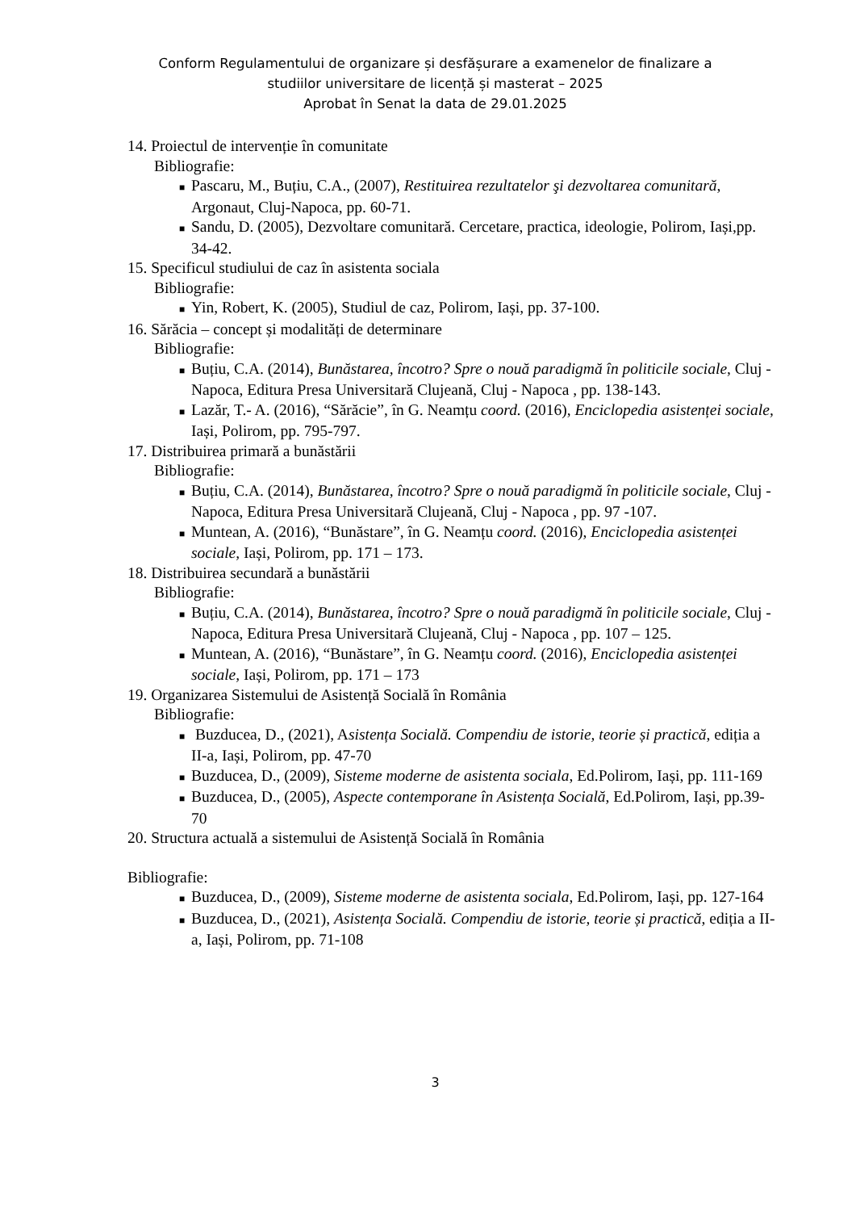Conform Regulamentului de organizare și desfășurare a examenelor de finalizare a
studiilor universitare de licență și masterat – 2025
Aprobat în Senat la data de 29.01.2025
14. Proiectul de intervenție în comunitate
Bibliografie:
■ Pascaru, M., Buțiu, C.A., (2007), Restituirea rezultatelor şi dezvoltarea comunitară, Argonaut, Cluj-Napoca, pp. 60-71.
■ Sandu, D. (2005), Dezvoltare comunitară. Cercetare, practica, ideologie, Polirom, Iași,pp. 34-42.
15. Specificul studiului de caz în asistenta sociala
Bibliografie:
■ Yin, Robert, K. (2005), Studiul de caz, Polirom, Iași, pp. 37-100.
16. Sărăcia – concept și modalități de determinare
Bibliografie:
■ Buțiu, C.A. (2014), Bunăstarea, încotro? Spre o nouă paradigmă în politicile sociale, Cluj - Napoca, Editura Presa Universitară Clujeană, Cluj - Napoca , pp. 138-143.
■ Lazăr, T.- A. (2016), “Sărăcie”, în G. Neamțu coord. (2016), Enciclopedia asistenței sociale, Iași, Polirom, pp. 795-797.
17. Distribuirea primară a bunăstării
Bibliografie:
■ Buțiu, C.A. (2014), Bunăstarea, încotro? Spre o nouă paradigmă în politicile sociale, Cluj - Napoca, Editura Presa Universitară Clujeană, Cluj - Napoca , pp. 97 -107.
■ Muntean, A. (2016), “Bunăstare”, în G. Neamțu coord. (2016), Enciclopedia asistenței sociale, Iași, Polirom, pp. 171 – 173.
18. Distribuirea secundară a bunăstării
Bibliografie:
■ Buțiu, C.A. (2014), Bunăstarea, încotro? Spre o nouă paradigmă în politicile sociale, Cluj - Napoca, Editura Presa Universitară Clujeană, Cluj - Napoca , pp. 107 – 125.
■ Muntean, A. (2016), “Bunăstare”, în G. Neamțu coord. (2016), Enciclopedia asistenței sociale, Iași, Polirom, pp. 171 – 173
19. Organizarea Sistemului de Asistență Socială în România
Bibliografie:
■ Buzducea, D., (2021), Asistența Socială. Compendiu de istorie, teorie și practică, ediția a II-a, Iași, Polirom, pp. 47-70
■ Buzducea, D., (2009), Sisteme moderne de asistenta sociala, Ed.Polirom, Iași, pp. 111-169
■ Buzducea, D., (2005), Aspecte contemporane în Asistența Socială, Ed.Polirom, Iași, pp.39-70
20. Structura actuală a sistemului de Asistență Socială în România
Bibliografie:
■ Buzducea, D., (2009), Sisteme moderne de asistenta sociala, Ed.Polirom, Iași, pp. 127-164
■ Buzducea, D., (2021), Asistența Socială. Compendiu de istorie, teorie și practică, ediția a II-a, Iași, Polirom, pp. 71-108
3